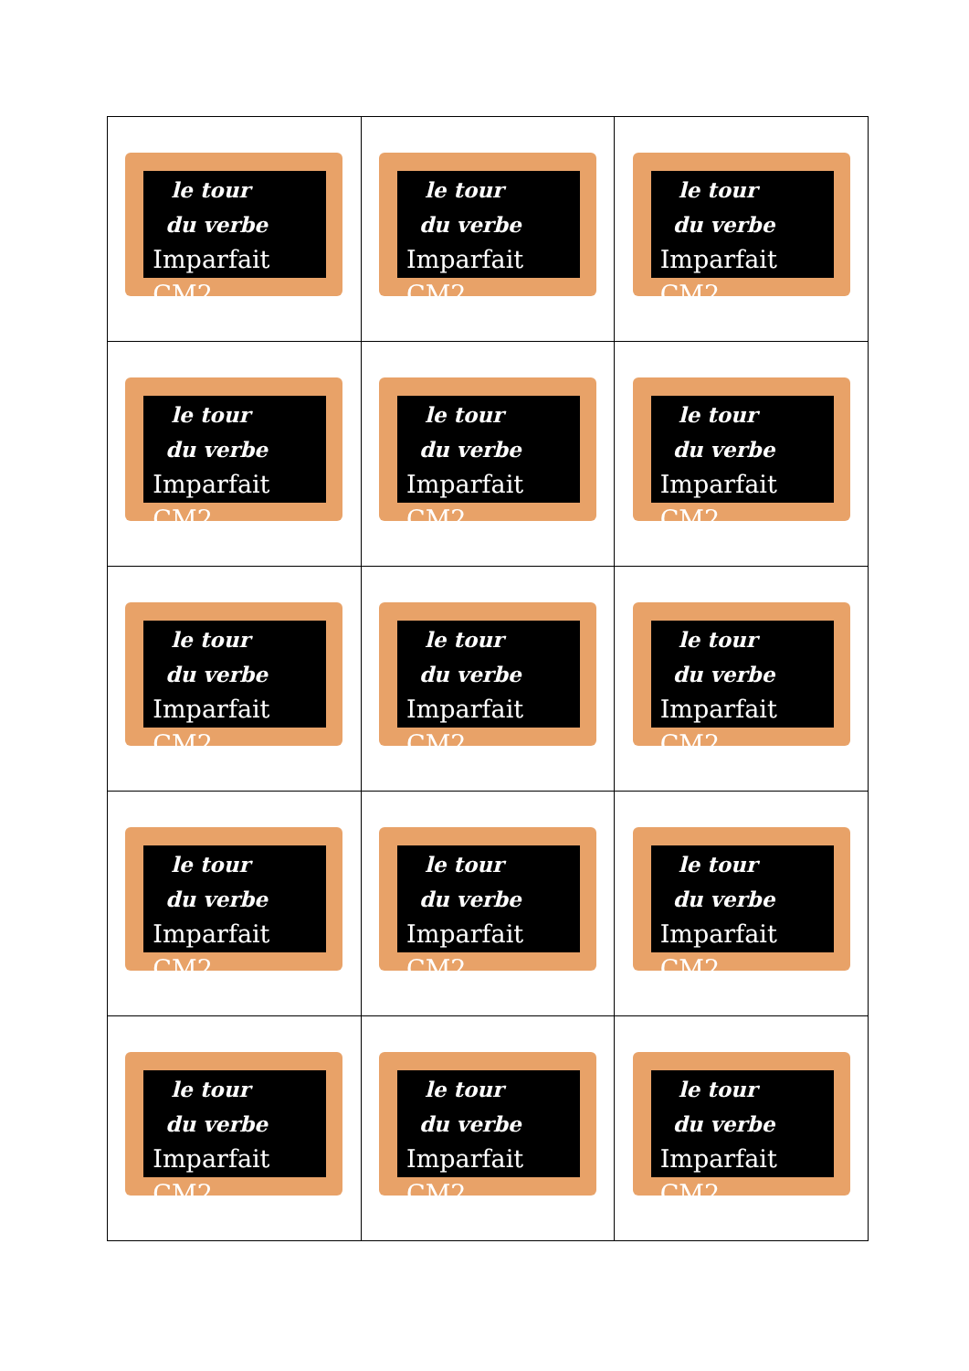| le tour du verbe Imparfait CM2 | le tour du verbe Imparfait CM2 | le tour du verbe Imparfait CM2 |
| le tour du verbe Imparfait CM2 | le tour du verbe Imparfait CM2 | le tour du verbe Imparfait CM2 |
| le tour du verbe Imparfait CM2 | le tour du verbe Imparfait CM2 | le tour du verbe Imparfait CM2 |
| le tour du verbe Imparfait CM2 | le tour du verbe Imparfait CM2 | le tour du verbe Imparfait CM2 |
| le tour du verbe Imparfait CM2 | le tour du verbe Imparfait CM2 | le tour du verbe Imparfait CM2 |